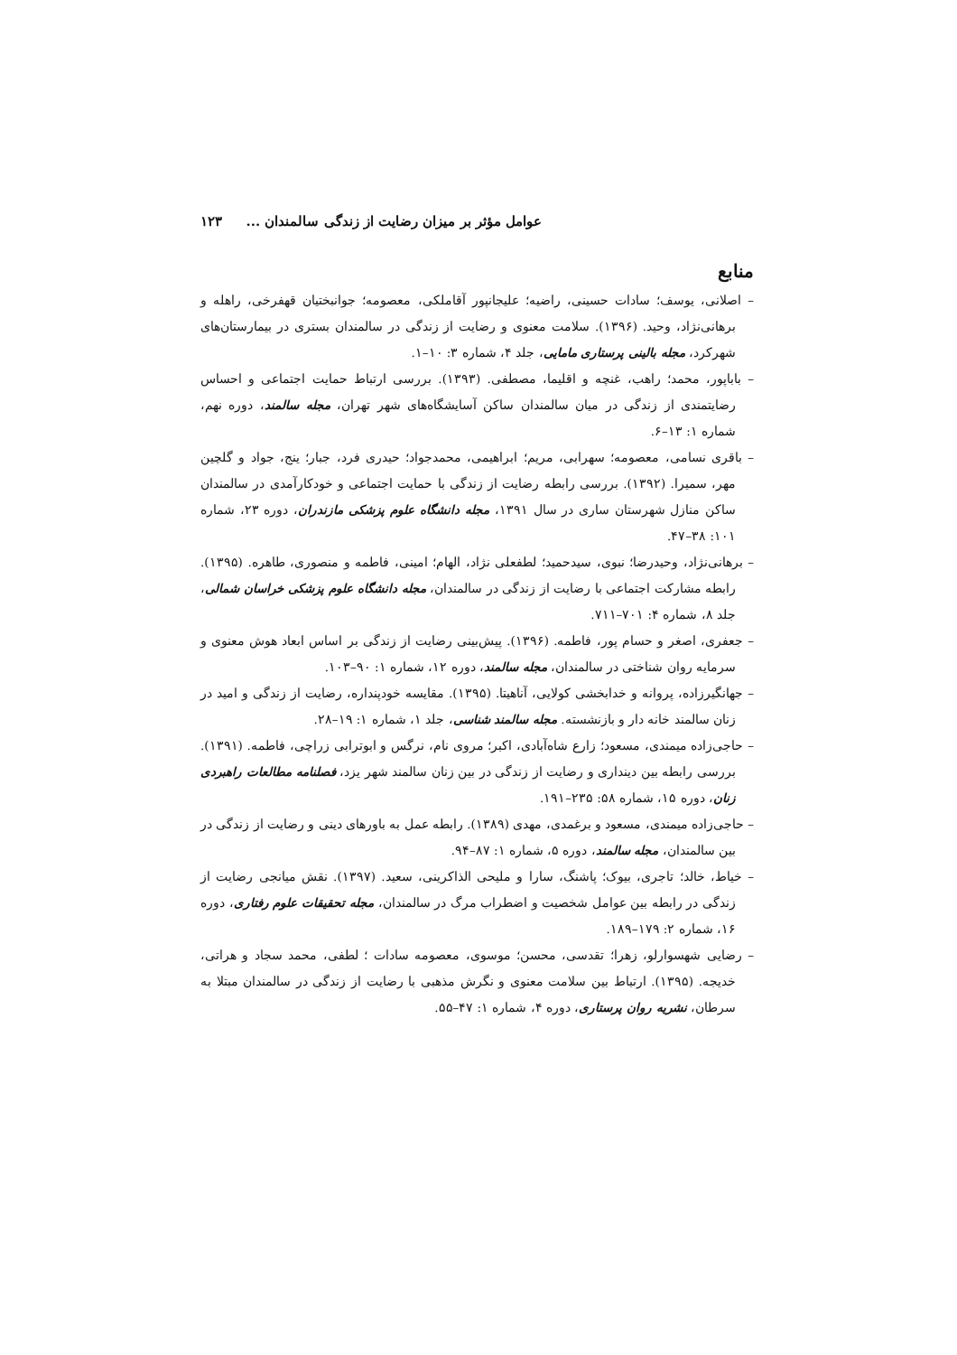عوامل مؤثر بر میزان رضایت از زندگی سالمندان ... ۱۲۳
منابع
– اصلانی، یوسف؛ سادات حسینی، راضیه؛ علیجانپور آقاملکی، معصومه؛ جوانبختیان قهفرخی، راهله و برهانی‌نژاد، وحید. (۱۳۹۶). سلامت معنوی و رضایت از زندگی در سالمندان بستری در بیمارستان‌های شهرکرد، مجله بالینی پرستاری مامایی، جلد ۴، شماره ۳: ۱۰–۱.
– باباپور، محمد؛ راهب، غنچه و اقلیما، مصطفی. (۱۳۹۳). بررسی ارتباط حمایت اجتماعی و احساس رضایتمندی از زندگی در میان سالمندان ساکن آسایشگاه‌های شهر تهران، مجله سالمند، دوره نهم، شماره ۱: ۱۳–۶.
– باقری نسامی، معصومه؛ سهرابی، مریم؛ ابراهیمی، محمدجواد؛ حیدری فرد، جبار؛ ینج، جواد و گلچین مهر، سمیرا. (۱۳۹۲). بررسی رابطه رضایت از زندگی با حمایت اجتماعی و خودکارآمدی در سالمندان ساکن منازل شهرستان ساری در سال ۱۳۹۱، مجله دانشگاه علوم پزشکی مازندران، دوره ۲۳، شماره ۱۰۱: ۳۸–۴۷.
– برهانی‌نژاد، وحیدرضا؛ نبوی، سیدحمید؛ لطفعلی نژاد، الهام؛ امینی، فاطمه و منصوری، طاهره. (۱۳۹۵). رابطه مشارکت اجتماعی با رضایت از زندگی در سالمندان، مجله دانشگاه علوم پزشکی خراسان شمالی، جلد ۸، شماره ۴: ۷۰۱–۷۱۱.
– جعفری، اصغر و حسام پور، فاطمه. (۱۳۹۶). پیش‌بینی رضایت از زندگی بر اساس ابعاد هوش معنوی و سرمایه روان شناختی در سالمندان، مجله سالمند، دوره ۱۲، شماره ۱: ۹۰–۱۰۳.
– جهانگیرزاده، پروانه و خدابخشی کولایی، آناهیتا. (۱۳۹۵). مقایسه خودپنداره، رضایت از زندگی و امید در زنان سالمند خانه دار و بازنشسته. مجله سالمند شناسی، جلد ۱، شماره ۱: ۱۹–۲۸.
– حاجی‌زاده میمندی، مسعود؛ زارع شاه‌آبادی، اکبر؛ مروی نام، نرگس و ابوترابی زراچی، فاطمه. (۱۳۹۱). بررسی رابطه بین دینداری و رضایت از زندگی در بین زنان سالمند شهر یزد، فصلنامه مطالعات راهبردی زنان، دوره ۱۵، شماره ۵۸: ۲۳۵–۱۹۱.
– حاجی‌زاده میمندی، مسعود و برغمدی، مهدی (۱۳۸۹). رابطه عمل به باورهای دینی و رضایت از زندگی در بین سالمندان، مجله سالمند، دوره ۵، شماره ۱: ۸۷–۹۴.
– خیاط، خالد؛ تاجری، بیوک؛ پاشنگ، سارا و ملیحی الذاکرینی، سعید. (۱۳۹۷). نقش میانجی رضایت از زندگی در رابطه بین عوامل شخصیت و اضطراب مرگ در سالمندان، مجله تحقیقات علوم رفتاری، دوره ۱۶، شماره ۲: ۱۷۹–۱۸۹.
– رضایی شهسوارلو، زهرا؛ تقدسی، محسن؛ موسوی، معصومه سادات ؛ لطفی، محمد سجاد و هراتی، خدیجه. (۱۳۹۵). ارتباط بین سلامت معنوی و نگرش مذهبی با رضایت از زندگی در سالمندان مبتلا به سرطان، نشریه روان پرستاری، دوره ۴، شماره ۱: ۴۷–۵۵.